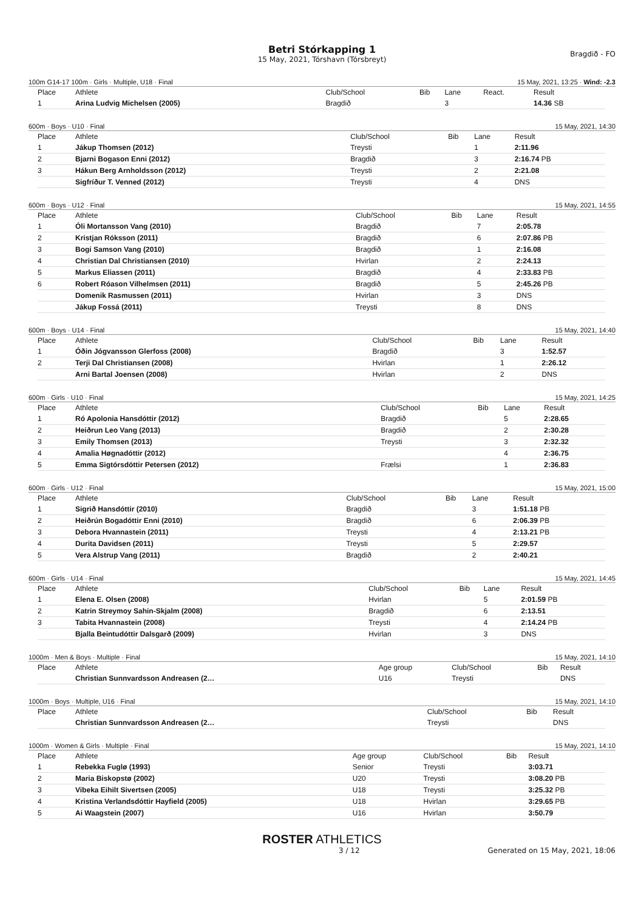Betri Stórkapping 1
15 May, 2021, Tórshavn (Tórsbreyt)
Bragdið - FO
100m G14-17 100m · Girls · Multiple, U18 · Final 15 May, 2021, 13:25 · Wind: -2.3
| Place | Athlete | Club/School | Bib | Lane | React. | Result |
| --- | --- | --- | --- | --- | --- | --- |
| 1 | Arina Ludvig Michelsen (2005) | Bragdið | | 3 | | 14.36 SB |
600m · Boys · U10 · Final 15 May, 2021, 14:30
| Place | Athlete | Club/School | Bib | Lane | Result |
| --- | --- | --- | --- | --- | --- |
| 1 | Jákup Thomsen (2012) | Treysti | | 1 | 2:11.96 |
| 2 | Bjarni Bogason Enni (2012) | Bragdið | | 3 | 2:16.74 PB |
| 3 | Hákun Berg Arnholdsson (2012) | Treysti | | 2 | 2:21.08 |
| | Sigfríður T. Venned (2012) | Treysti | | 4 | DNS |
600m · Boys · U12 · Final 15 May, 2021, 14:55
| Place | Athlete | Club/School | Bib | Lane | Result |
| --- | --- | --- | --- | --- | --- |
| 1 | Óli Mortansson Vang (2010) | Bragdið | | 7 | 2:05.78 |
| 2 | Kristjan Róksson (2011) | Bragdið | | 6 | 2:07.86 PB |
| 3 | Bogi Samson Vang (2010) | Bragdið | | 1 | 2:16.08 |
| 4 | Christian Dal Christiansen (2010) | Hvirlan | | 2 | 2:24.13 |
| 5 | Markus Eliassen (2011) | Bragdið | | 4 | 2:33.83 PB |
| 6 | Robert Róason Vilhelmsen (2011) | Bragdið | | 5 | 2:45.26 PB |
| | Domenik Rasmussen (2011) | Hvirlan | | 3 | DNS |
| | Jákup Fossá (2011) | Treysti | | 8 | DNS |
600m · Boys · U14 · Final 15 May, 2021, 14:40
| Place | Athlete | Club/School | Bib | Lane | Result |
| --- | --- | --- | --- | --- | --- |
| 1 | Óðin Jógvansson Glerfoss (2008) | Bragdið | | 3 | 1:52.57 |
| 2 | Terji Dal Christiansen (2008) | Hvirlan | | 1 | 2:26.12 |
| | Arni Bartal Joensen (2008) | Hvirlan | | 2 | DNS |
600m · Girls · U10 · Final 15 May, 2021, 14:25
| Place | Athlete | Club/School | Bib | Lane | Result |
| --- | --- | --- | --- | --- | --- |
| 1 | Ró Apolonia Hansdóttir (2012) | Bragdið | | 5 | 2:28.65 |
| 2 | Heiðrun Leo Vang (2013) | Bragdið | | 2 | 2:30.28 |
| 3 | Emily Thomsen (2013) | Treysti | | 3 | 2:32.32 |
| 4 | Amalia Høgnadóttir (2012) | | | 4 | 2:36.75 |
| 5 | Emma Sigtórsdóttir Petersen (2012) | Frælsi | | 1 | 2:36.83 |
600m · Girls · U12 · Final 15 May, 2021, 15:00
| Place | Athlete | Club/School | Bib | Lane | Result |
| --- | --- | --- | --- | --- | --- |
| 1 | Sigrið Hansdóttir (2010) | Bragdið | | 3 | 1:51.18 PB |
| 2 | Heiðrún Bogadóttir Enni (2010) | Bragdið | | 6 | 2:06.39 PB |
| 3 | Debora Hvannastein (2011) | Treysti | | 4 | 2:13.21 PB |
| 4 | Durita Davidsen (2011) | Treysti | | 5 | 2:29.57 |
| 5 | Vera Alstrup Vang (2011) | Bragdið | | 2 | 2:40.21 |
600m · Girls · U14 · Final 15 May, 2021, 14:45
| Place | Athlete | Club/School | Bib | Lane | Result |
| --- | --- | --- | --- | --- | --- |
| 1 | Elena E. Olsen (2008) | Hvirlan | | 5 | 2:01.59 PB |
| 2 | Katrin Streymoy Sahin-Skjalm (2008) | Bragdið | | 6 | 2:13.51 |
| 3 | Tabita Hvannastein (2008) | Treysti | | 4 | 2:14.24 PB |
| | Bjalla Beintudóttir Dalsgarð (2009) | Hvirlan | | 3 | DNS |
1000m · Men & Boys · Multiple · Final 15 May, 2021, 14:10
| Place | Athlete | Age group | Club/School | Bib | Result |
| --- | --- | --- | --- | --- | --- |
| | Christian Sunnvardsson Andreasen (2… | U16 | Treysti | | DNS |
1000m · Boys · Multiple, U16 · Final 15 May, 2021, 14:10
| Place | Athlete | Club/School | Bib | Result |
| --- | --- | --- | --- | --- |
| | Christian Sunnvardsson Andreasen (2… | Treysti | | DNS |
1000m · Women & Girls · Multiple · Final 15 May, 2021, 14:10
| Place | Athlete | Age group | Club/School | Bib | Result |
| --- | --- | --- | --- | --- | --- |
| 1 | Rebekka Fuglø (1993) | Senior | Treysti | | 3:03.71 |
| 2 | Maria Biskopstø (2002) | U20 | Treysti | | 3:08.20 PB |
| 3 | Vibeka Eihilt Sivertsen (2005) | U18 | Treysti | | 3:25.32 PB |
| 4 | Kristina Verlandsdóttir Hayfield (2005) | U18 | Hvirlan | | 3:29.65 PB |
| 5 | Ai Waagstein (2007) | U16 | Hvirlan | | 3:50.79 |
ROSTER ATHLETICS
3 / 12 Generated on 15 May, 2021, 18:06